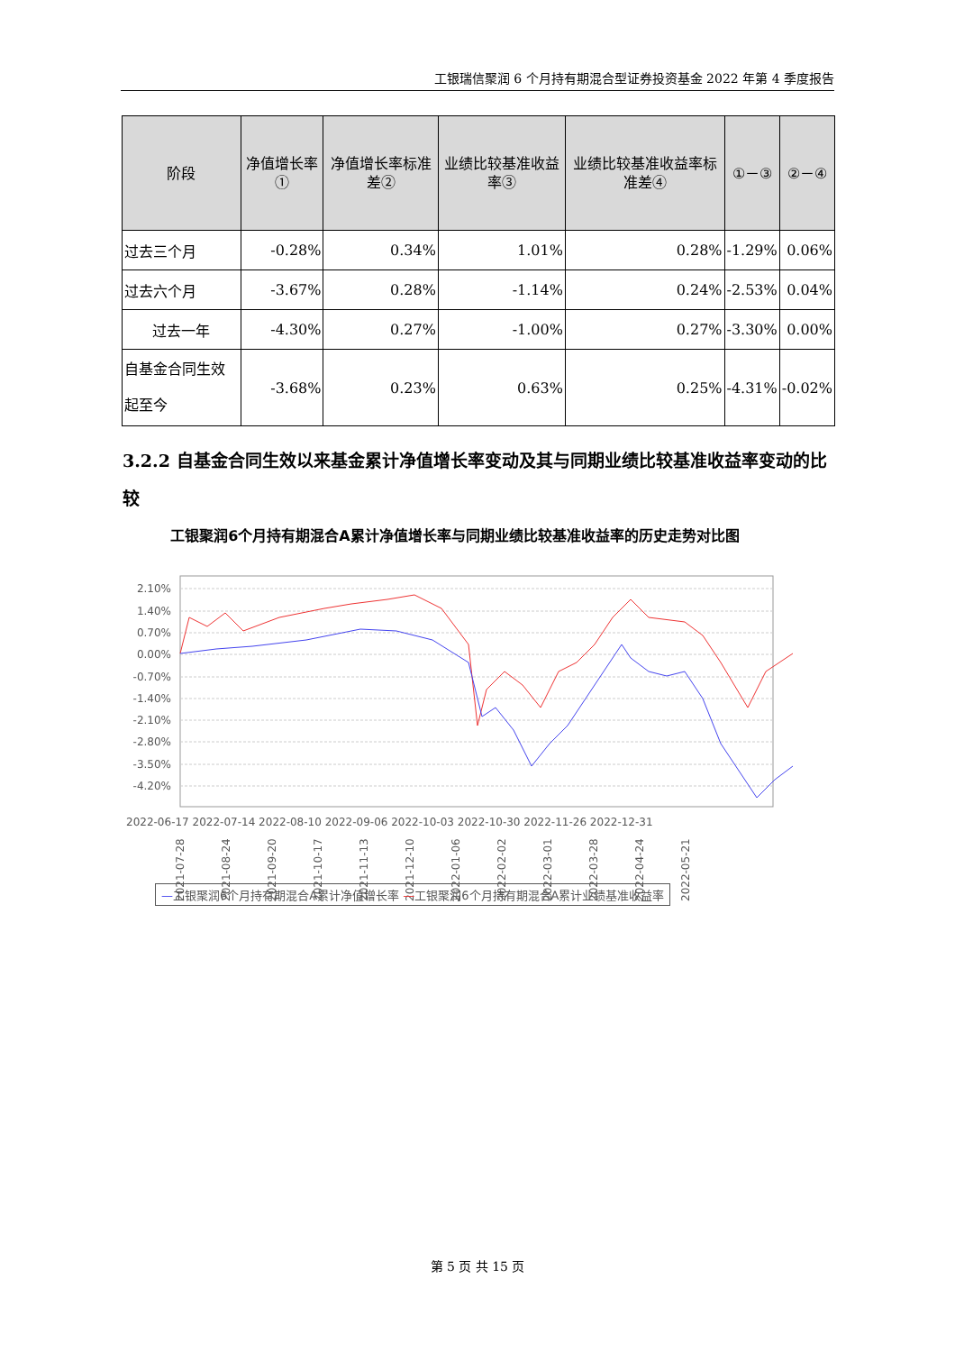工银瑞信聚润 6 个月持有期混合型证券投资基金 2022 年第 4 季度报告
| 阶段 | 净值增长率① | 净值增长率标准差② | 业绩比较基准收益率③ | 业绩比较基准收益率标准差④ | ①－③ | ②－④ |
| --- | --- | --- | --- | --- | --- | --- |
| 过去三个月 | -0.28% | 0.34% | 1.01% | 0.28% | -1.29% | 0.06% |
| 过去六个月 | -3.67% | 0.28% | -1.14% | 0.24% | -2.53% | 0.04% |
| 过去一年 | -4.30% | 0.27% | -1.00% | 0.27% | -3.30% | 0.00% |
| 自基金合同生效起至今 | -3.68% | 0.23% | 0.63% | 0.25% | -4.31% | -0.02% |
3.2.2 自基金合同生效以来基金累计净值增长率变动及其与同期业绩比较基准收益率变动的比较
工银聚润6个月持有期混合A累计净值增长率与同期业绩比较基准收益率的历史走势对比图
2.10%
1.40%
0.70%
0.00%
-0.70%
-1.40%
-2.10%
-2.80%
-3.50%
-4.20%
2021-07-28
2021-08-24
2021-09-20
2021-10-17
2021-11-13
2021-12-10
2022-01-06
2022-02-02
2022-03-01
2022-03-28
2022-04-24
2022-05-21
—工银聚润6个月持有期混合A累计净值增长率 —工银聚润6个月持有期混合A累计业绩基准收益率
2022-06-17 2022-07-14 2022-08-10 2022-09-06 2022-10-03 2022-10-30 2022-11-26 2022-12-31
第 5 页 共 15 页